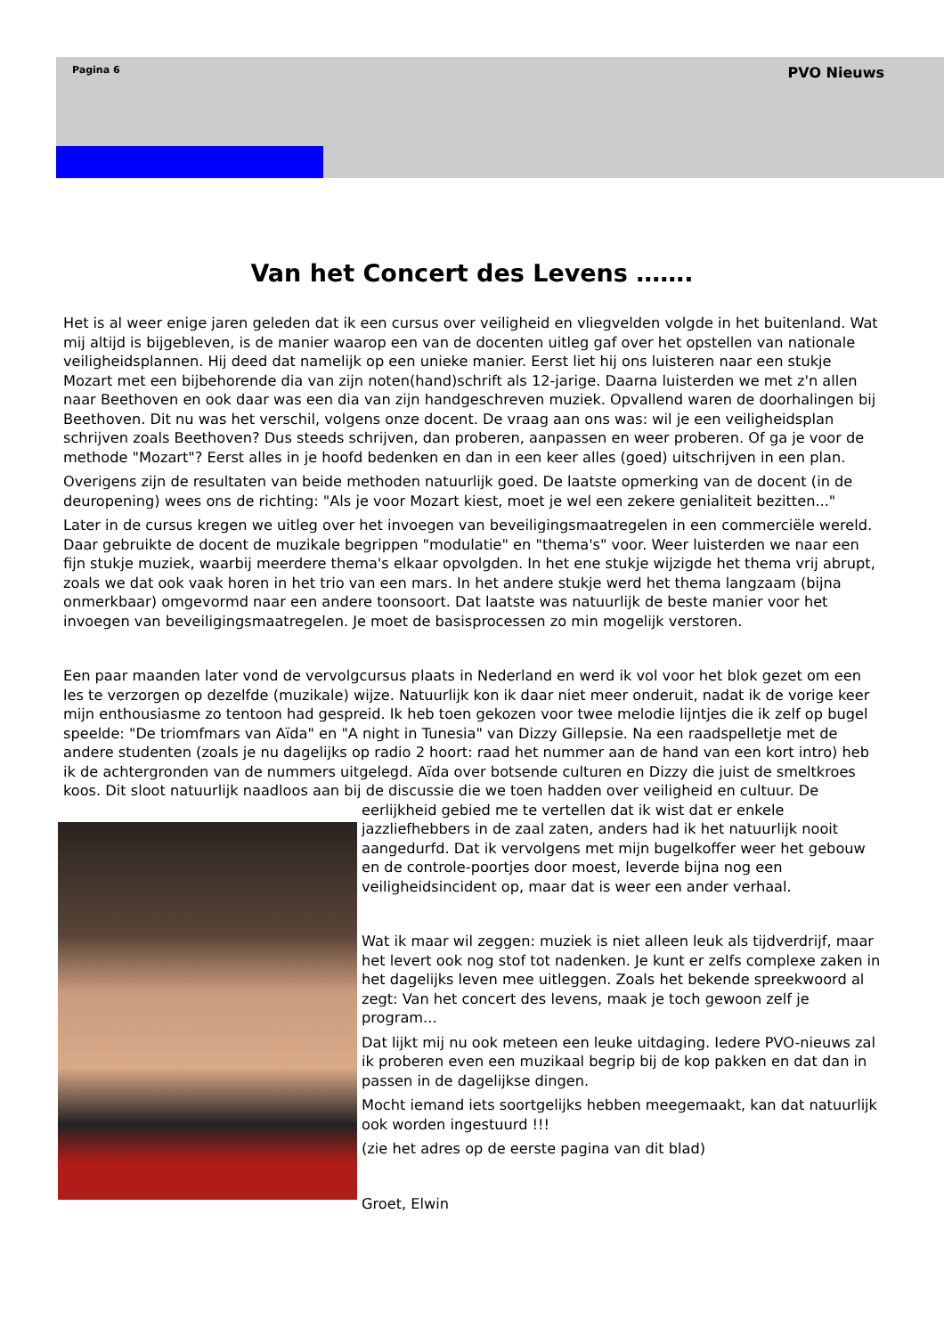Pagina 6 PVO Nieuws
Van het Concert des Levens …….
Het is al weer enige jaren geleden dat ik een cursus over veiligheid en vliegvelden volgde in het buitenland. Wat mij altijd is bijgebleven, is de manier waarop een van de docenten uitleg gaf over het opstellen van nationale veiligheidsplannen. Hij deed dat namelijk op een unieke manier. Eerst liet hij ons luisteren naar een stukje Mozart met een bijbehorende dia van zijn noten(hand)schrift als 12-jarige. Daarna luisterden we met z'n allen naar Beethoven en ook daar was een dia van zijn handgeschreven muziek. Opvallend waren de doorhalingen bij Beethoven. Dit nu was het verschil, volgens onze docent. De vraag aan ons was: wil je een veiligheidsplan schrijven zoals Beethoven? Dus steeds schrijven, dan proberen, aanpassen en weer proberen. Of ga je voor de methode "Mozart"? Eerst alles in je hoofd bedenken en dan in een keer alles (goed) uitschrijven in een plan.
Overigens zijn de resultaten van beide methoden natuurlijk goed. De laatste opmerking van de docent (in de deuropening) wees ons de richting: "Als je voor Mozart kiest, moet je wel een zekere genialiteit bezitten..."
Later in de cursus kregen we uitleg over het invoegen van beveiligingsmaatregelen in een commerciële wereld. Daar gebruikte de docent de muzikale begrippen "modulatie" en "thema's" voor. Weer luisterden we naar een fijn stukje muziek, waarbij meerdere thema's elkaar opvolgden. In het ene stukje wijzigde het thema vrij abrupt, zoals we dat ook vaak horen in het trio van een mars. In het andere stukje werd het thema langzaam (bijna onmerkbaar) omgevormd naar een andere toonsoort. Dat laatste was natuurlijk de beste manier voor het invoegen van beveiligingsmaatregelen. Je moet de basisprocessen zo min mogelijk verstoren.
Een paar maanden later vond de vervolgcursus plaats in Nederland en werd ik vol voor het blok gezet om een les te verzorgen op dezelfde (muzikale) wijze. Natuurlijk kon ik daar niet meer onderuit, nadat ik de vorige keer mijn enthousiasme zo tentoon had gespreid. Ik heb toen gekozen voor twee melodie lijntjes die ik zelf op bugel speelde: "De triomfmars van Aïda" en "A night in Tunesia" van Dizzy Gillepsie. Na een raadspelletje met de andere studenten (zoals je nu dagelijks op radio 2 hoort: raad het nummer aan de hand van een kort intro) heb ik de achtergronden van de nummers uitgelegd. Aïda over botsende culturen en Dizzy die juist de smeltkroes koos. Dit sloot natuurlijk naadloos aan bij de discussie die we toen hadden over veiligheid en cultuur. De eerlijkheid gebied me te vertel len dat ik wist dat er enkele jazzliefhebbers in de zaal zaten, anders had ik het natuurlijk nooit aangedurfd. Dat ik vervolgens met mijn bugelkoffer weer het gebouw en de controle-poortjes door moest, leverde bijna nog een veiligheidsincident op, maar dat is weer een ander verhaal.
Wat ik maar wil zeggen: muziek is niet alleen leuk als tijdverdrijf, maar het levert ook nog stof tot nadenken. Je kunt er zelfs complexe zaken in het dagelijks leven mee uitleggen. Zoals het bekende spreekwoord al zegt: Van het concert des levens, maak je toch gewoon zelf je program...
Dat lijkt mij nu ook meteen een leuke uitdaging. Iedere PVO-nieuws zal ik proberen even een muzikaal begrip bij de kop pakken en dat dan in passen in de dagelijkse dingen.
Mocht iemand iets soortgelijks hebben meegemaakt, kan dat natuurlijk ook worden ingestuurd !!!
(zie het adres op de eerste pagina van dit blad)
Groet, Elwin